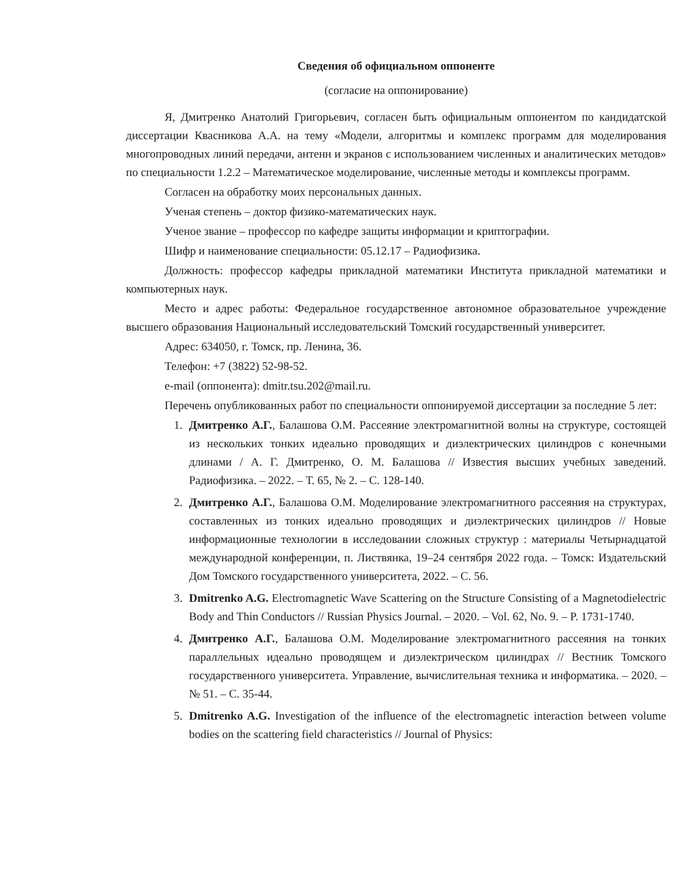Сведения об официальном оппоненте
(согласие на оппонирование)
Я, Дмитренко Анатолий Григорьевич, согласен быть официальным оппонентом по кандидатской диссертации Квасникова А.А. на тему «Модели, алгоритмы и комплекс программ для моделирования многопроводных линий передачи, антенн и экранов с использованием численных и аналитических методов» по специальности 1.2.2 – Математическое моделирование, численные методы и комплексы программ.
Согласен на обработку моих персональных данных.
Ученая степень – доктор физико-математических наук.
Ученое звание – профессор по кафедре защиты информации и криптографии.
Шифр и наименование специальности: 05.12.17 – Радиофизика.
Должность: профессор кафедры прикладной математики Института прикладной математики и компьютерных наук.
Место и адрес работы: Федеральное государственное автономное образовательное учреждение высшего образования Национальный исследовательский Томский государственный университет.
Адрес: 634050, г. Томск, пр. Ленина, 36.
Телефон: +7 (3822) 52-98-52.
e-mail (оппонента): dmitr.tsu.202@mail.ru.
Перечень опубликованных работ по специальности оппонируемой диссертации за последние 5 лет:
1. Дмитренко А.Г., Балашова О.М. Рассеяние электромагнитной волны на структуре, состоящей из нескольких тонких идеально проводящих и диэлектрических цилиндров с конечными длинами / А. Г. Дмитренко, О. М. Балашова // Известия высших учебных заведений. Радиофизика. – 2022. – Т. 65, № 2. – С. 128-140.
2. Дмитренко А.Г., Балашова О.М. Моделирование электромагнитного рассеяния на структурах, составленных из тонких идеально проводящих и диэлектрических цилиндров // Новые информационные технологии в исследовании сложных структур : материалы Четырнадцатой международной конференции, п. Листвянка, 19–24 сентября 2022 года. – Томск: Издательский Дом Томского государственного университета, 2022. – С. 56.
3. Dmitrenko A.G. Electromagnetic Wave Scattering on the Structure Consisting of a Magnetodielectric Body and Thin Conductors // Russian Physics Journal. – 2020. – Vol. 62, No. 9. – P. 1731-1740.
4. Дмитренко А.Г., Балашова О.М. Моделирование электромагнитного рассеяния на тонких параллельных идеально проводящем и диэлектрическом цилиндрах // Вестник Томского государственного университета. Управление, вычислительная техника и информатика. – 2020. – № 51. – С. 35-44.
5. Dmitrenko A.G. Investigation of the influence of the electromagnetic interaction between volume bodies on the scattering field characteristics // Journal of Physics: